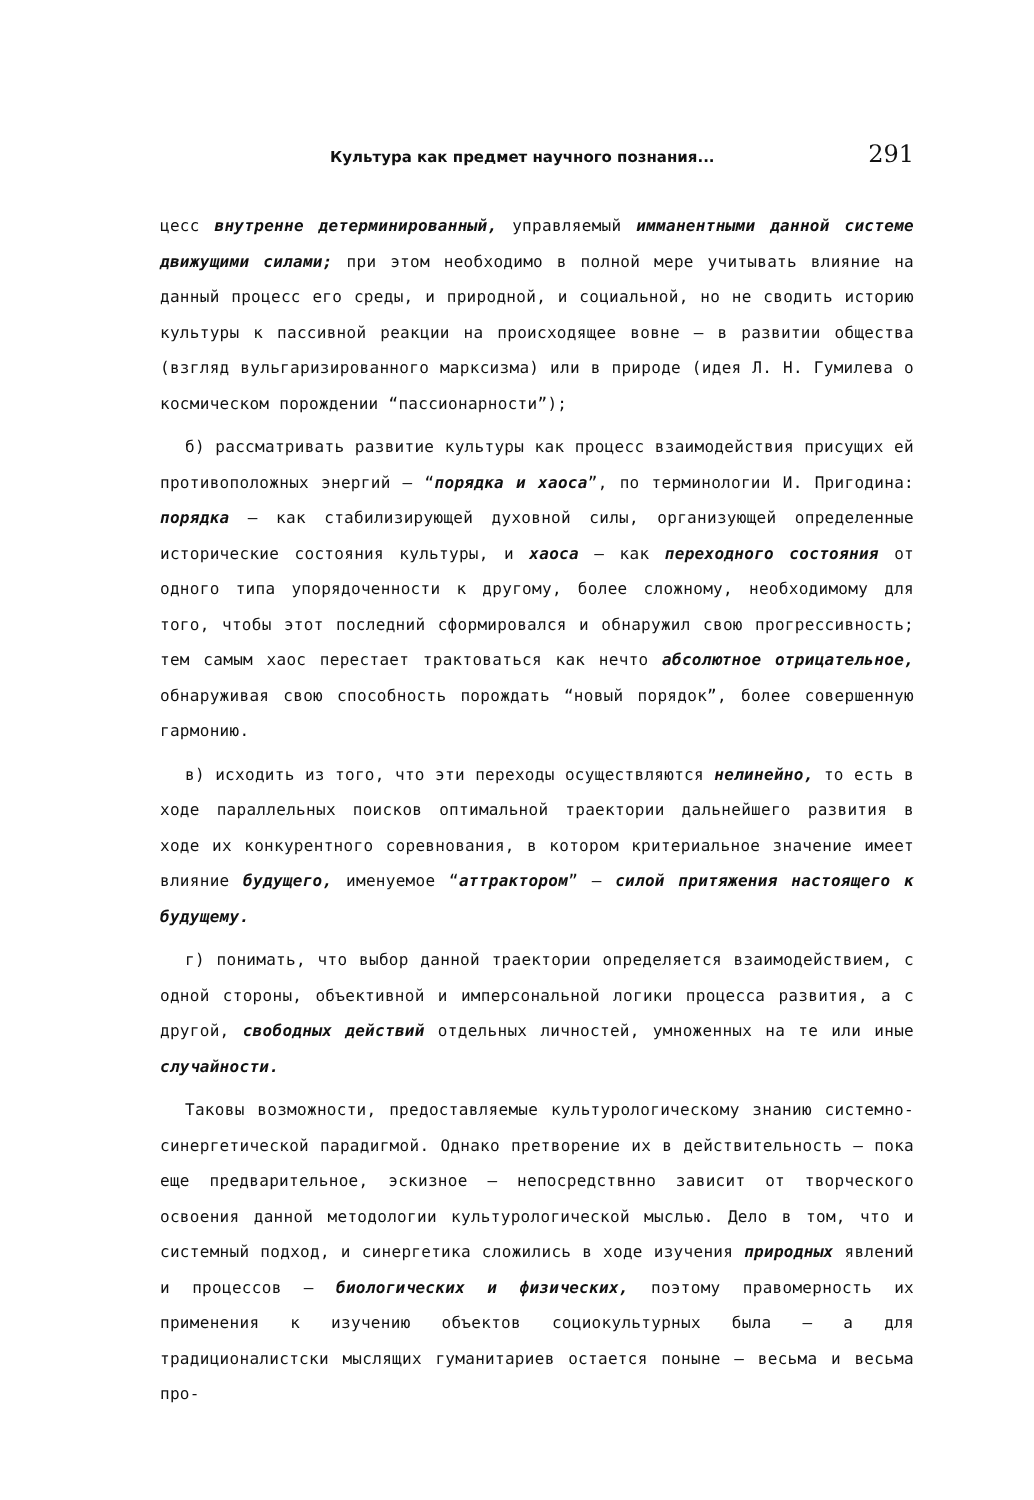Культура как предмет научного познания... 291
цесс внутренне детерминированный, управляемый имманентными данной системе движущими силами; при этом необходимо в полной мере учитывать влияние на данный процесс его среды, и природной, и социальной, но не сводить историю культуры к пассивной реакции на происходящее вовне — в развитии общества (взгляд вульгаризированного марксизма) или в природе (идея Л. Н. Гумилева о космическом порождении “пассионарности”);
б) рассматривать развитие культуры как процесс взаимодействия присущих ей противоположных энергий — “порядка и хаоса”, по терминологии И. Пригодина: порядка — как стабилизирующей духовной силы, организующей определенные исторические состояния культуры, и хаоса — как переходного состояния от одного типа упорядоченности к другому, более сложному, необходимому для того, чтобы этот последний сформировался и обнаружил свою прогрессивность; тем самым хаос перестает трактоваться как нечто абсолютное отрицательное, обнаруживая свою способность порождать “новый порядок”, более совершенную гармонию.
в) исходить из того, что эти переходы осуществляются нелинейно, то есть в ходе параллельных поисков оптимальной траектории дальнейшего развития в ходе их конкурентного соревнования, в котором критериальное значение имеет влияние будущего, именуемое “аттрактором” — силой притяжения настоящего к будущему.
г) понимать, что выбор данной траектории определяется взаимодействием, с одной стороны, объективной и имперсональной логики процесса развития, а с другой, свободных действий отдельных личностей, умноженных на те или иные случайности.
Таковы возможности, предоставляемые культурологическому знанию системно-синергетической парадигмой. Однако претворение их в действительность — пока еще предварительное, эскизное — непосредствнно зависит от творческого освоения данной методологии культурологической мыслью. Дело в том, что и системный подход, и синергетика сложились в ходе изучения природных явлений и процессов — биологических и физических, поэтому правомерность их применения к изучению объектов социокультурных была — а для традиционалистски мыслящих гуманитариев остается поныне — весьма и весьма про-